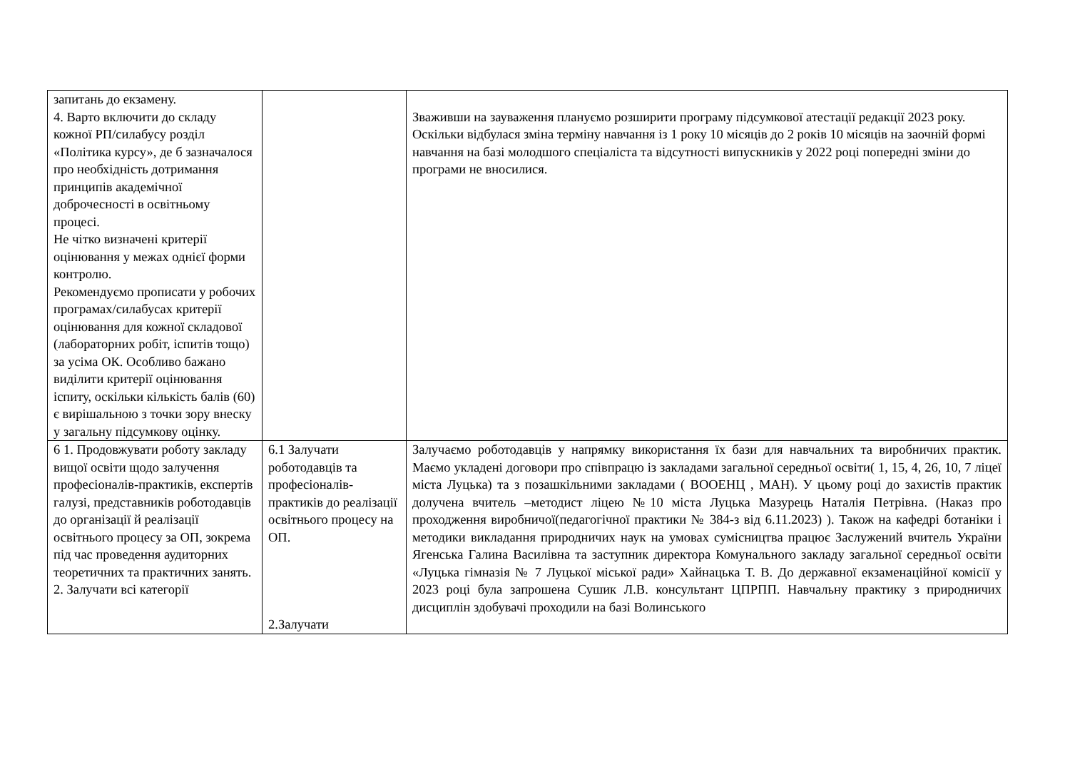| запитань до екзамену. 4. Варто включити до складу кожної РП/силабусу розділ «Політика курсу», де б зазначалося про необхідність дотримання принципів академічної доброчесності в освітньому процесі. Не чітко визначені критерії оцінювання у межах однієї форми контролю. Рекомендуємо прописати у робочих програмах/силабусах критерії оцінювання для кожної складової (лабораторних робіт, іспитів тощо) за усіма ОК. Особливо бажано виділити критерії оцінювання іспиту, оскільки кількість балів (60) є вирішальною з точки зору внеску у загальну підсумкову оцінку. | | Зваживши на зауваження плануємо розширити програму підсумкової атестації редакції 2023 року. Оскільки відбулася зміна терміну навчання із 1 року 10 місяців до 2 років 10 місяців на заочній формі навчання на базі молодшого спеціаліста та відсутності випускників у 2022 році попередні зміни до програми не вносилися. |
| 6 1. Продовжувати роботу закладу вищої освіти щодо залучення професіоналів-практиків, експертів галузі, представників роботодавців до організації й реалізації освітнього процесу за ОП, зокрема під час проведення аудиторних теоретичних та практичних занять. 2. Залучати всі категорії | 6.1 Залучати роботодавців та професіоналів-практиків до реалізації освітнього процесу на ОП. 2.Залучати | Залучаємо роботодавців у напрямку використання їх бази для навчальних та виробничих практик. Маємо укладені договори про співпрацю із закладами загальної середньої освіти( 1, 15, 4, 26, 10, 7 ліцеї міста Луцька) та з позашкільними закладами ( ВООЕНЦ , МАН). У цьому році до захистів практик долучена вчитель –методист ліцею №10 міста Луцька Мазурець Наталія Петрівна. (Наказ про проходження виробничої(педагогічної практики № 384-з від 6.11.2023) ). Також на кафедрі ботаніки і методики викладання природничих наук на умовах сумісництва працює Заслужений вчитель України Ягенська Галина Василівна та заступник директора Комунального закладу загальної середньої освіти «Луцька гімназія № 7 Луцької міської ради» Хайнацька Т. В. До державної екзаменаційної комісії у 2023 році була запрошена Сушик Л.В. консультант ЦПРПП. Навчальну практику з природничих дисциплін здобувачі проходили на базі Волинського |